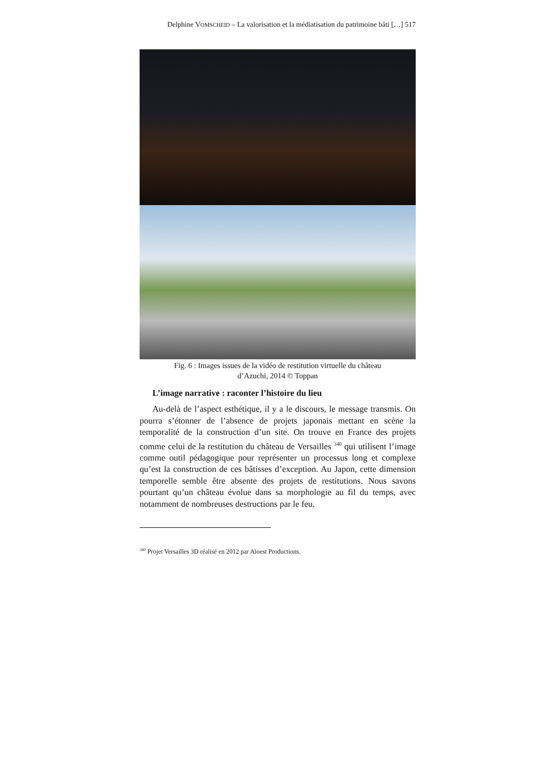Delphine VOMSCHEID – La valorisation et la médiatisation du patrimoine bâti […] 517
Fig. 6 : Images issues de la vidéo de restitution virtuelle du château
d’Azuchi, 2014 © Toppan
L’image narrative : raconter l’histoire du lieu
Au-delà de l’aspect esthétique, il y a le discours, le message transmis. On pourra s’étonner de l’absence de projets japonais mettant en scène la temporalité de la construction d’un site. On trouve en France des projets comme celui de la restitution du château de Versailles <sup>340</sup> qui utilisent l’image comme outil pédagogique pour représenter un processus long et complexe qu’est la construction de ces bâtisses d’exception. Au Japon, cette dimension temporelle semble être absente des projets de restitutions. Nous savons pourtant qu’un château évolue dans sa morphologie au fil du temps, avec notamment de nombreuses destructions par le feu.
<sup>340</sup> Projet Versailles 3D réalisé en 2012 par Aloest Productions.